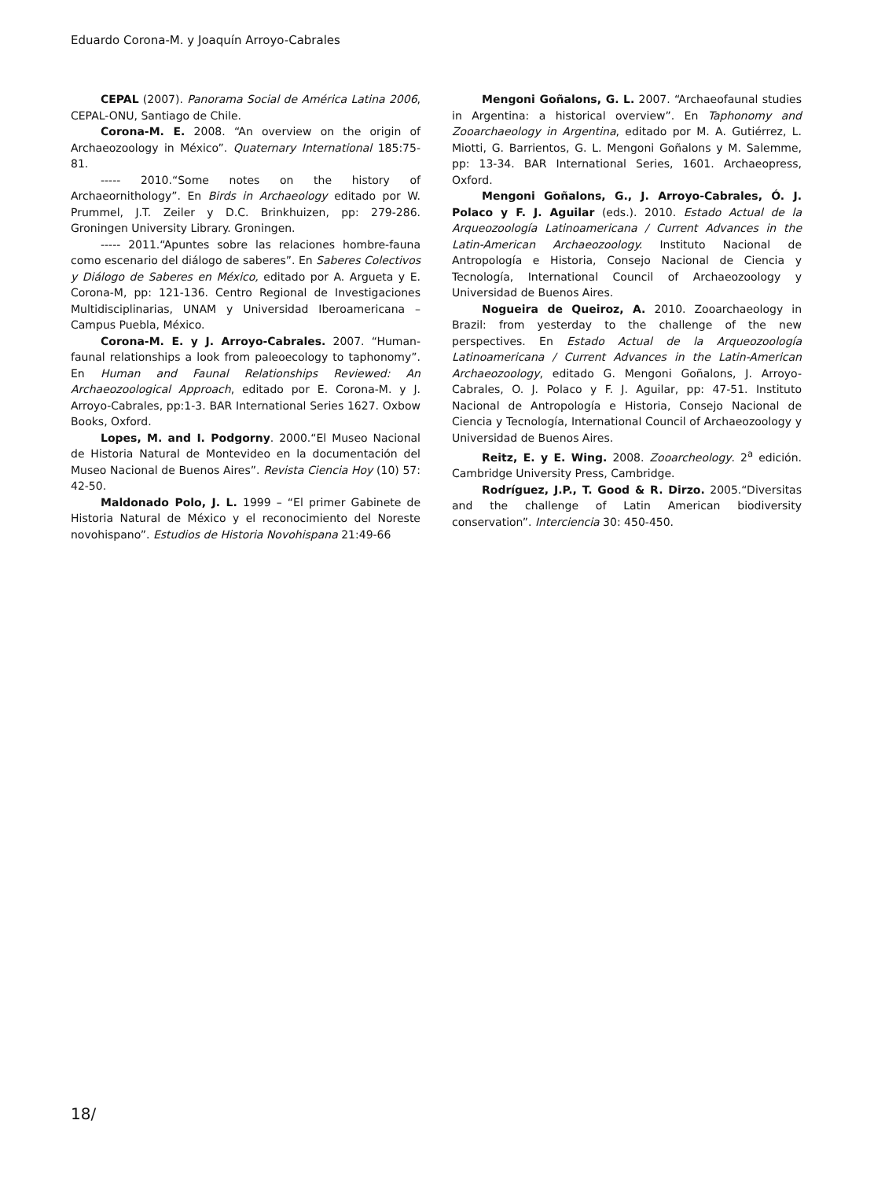Eduardo Corona-M. y Joaquín Arroyo-Cabrales
CEPAL (2007). Panorama Social de América Latina 2006, CEPAL-ONU, Santiago de Chile.
Corona-M. E. 2008. “An overview on the origin of Archaeozoology in México”. Quaternary International 185:75-81.
----- 2010.“Some notes on the history of Archaeornithology”. En Birds in Archaeology editado por W. Prummel, J.T. Zeiler y D.C. Brinkhuizen, pp: 279-286. Groningen University Library. Groningen.
----- 2011.“Apuntes sobre las relaciones hombre-fauna como escenario del diálogo de saberes”. En Saberes Colectivos y Diálogo de Saberes en México, editado por A. Argueta y E. Corona-M, pp: 121-136. Centro Regional de Investigaciones Multidisciplinarias, UNAM y Universidad Iberoamericana – Campus Puebla, México.
Corona-M. E. y J. Arroyo-Cabrales. 2007. “Human-faunal relationships a look from paleoecology to taphonomy”. En Human and Faunal Relationships Reviewed: An Archaeozoological Approach, editado por E. Corona-M. y J. Arroyo-Cabrales, pp:1-3. BAR International Series 1627. Oxbow Books, Oxford.
Lopes, M. and I. Podgorny. 2000.“El Museo Nacional de Historia Natural de Montevideo en la documentación del Museo Nacional de Buenos Aires”. Revista Ciencia Hoy (10) 57: 42-50.
Maldonado Polo, J. L. 1999 – “El primer Gabinete de Historia Natural de México y el reconocimiento del Noreste novohispano”. Estudios de Historia Novohispana 21:49-66
Mengoni Goñalons, G. L. 2007. “Archaeofaunal studies in Argentina: a historical overview”. En Taphonomy and Zooarchaeology in Argentina, editado por M. A. Gutiérrez, L. Miotti, G. Barrientos, G. L. Mengoni Goñalons y M. Salemme, pp: 13-34. BAR International Series, 1601. Archaeopress, Oxford.
Mengoni Goñalons, G., J. Arroyo-Cabrales, Ó. J. Polaco y F. J. Aguilar (eds.). 2010. Estado Actual de la Arqueozoología Latinoamericana / Current Advances in the Latin-American Archaeozoology. Instituto Nacional de Antropología e Historia, Consejo Nacional de Ciencia y Tecnología, International Council of Archaeozoology y Universidad de Buenos Aires.
Nogueira de Queiroz, A. 2010. Zooarchaeology in Brazil: from yesterday to the challenge of the new perspectives. En Estado Actual de la Arqueozoología Latinoamericana / Current Advances in the Latin-American Archaeozoology, editado G. Mengoni Goñalons, J. Arroyo-Cabrales, O. J. Polaco y F. J. Aguilar, pp: 47-51. Instituto Nacional de Antropología e Historia, Consejo Nacional de Ciencia y Tecnología, International Council of Archaeozoology y Universidad de Buenos Aires.
Reitz, E. y E. Wing. 2008. Zooarcheology. 2<sup>a</sup> edición. Cambridge University Press, Cambridge.
Rodríguez, J.P., T. Good & R. Dirzo. 2005.“Diversitas and the challenge of Latin American biodiversity conservation”. Interciencia 30: 450-450.
18/